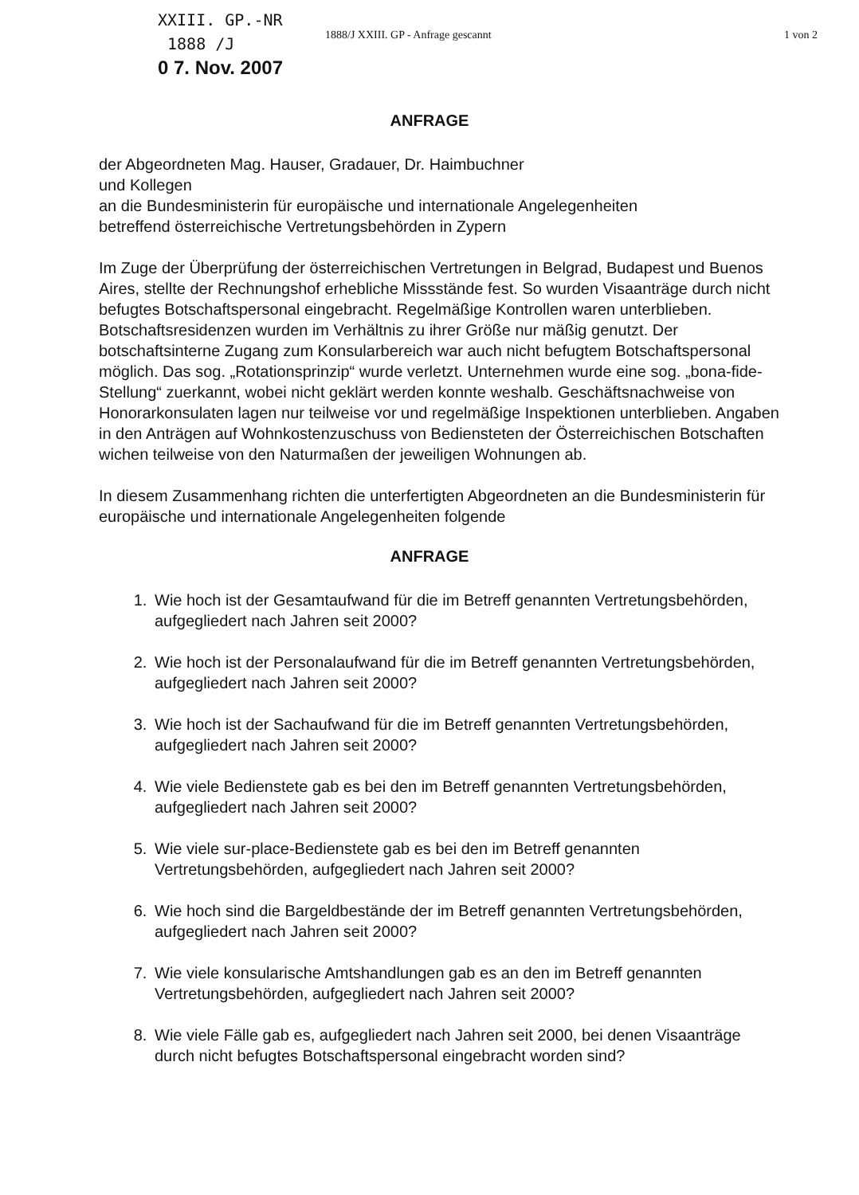XXIII. GP.-NR
1888 /J
0 7. Nov. 2007
1888/J XXIII. GP - Anfrage gescannt 1 von 2
ANFRAGE
der Abgeordneten Mag. Hauser, Gradauer, Dr. Haimbuchner
und Kollegen
an die Bundesministerin für europäische und internationale Angelegenheiten
betreffend österreichische Vertretungsbehörden in Zypern
Im Zuge der Überprüfung der österreichischen Vertretungen in Belgrad, Budapest und Buenos Aires, stellte der Rechnungshof erhebliche Missstände fest. So wurden Visaanträge durch nicht befugtes Botschaftspersonal eingebracht. Regelmäßige Kontrollen waren unterblieben. Botschaftsresidenzen wurden im Verhältnis zu ihrer Größe nur mäßig genutzt. Der botschaftsinterne Zugang zum Konsularbereich war auch nicht befugtem Botschaftspersonal möglich. Das sog. „Rotationsprinzip“ wurde verletzt. Unternehmen wurde eine sog. „bona-fide-Stellung“ zuerkannt, wobei nicht geklärt werden konnte weshalb. Geschäftsnachweise von Honorarkonsulaten lagen nur teilweise vor und regelmäßige Inspektionen unterblieben. Angaben in den Anträgen auf Wohnkostenzuschuss von Bediensteten der Österreichischen Botschaften wichen teilweise von den Naturmaßen der jeweiligen Wohnungen ab.
In diesem Zusammenhang richten die unterfertigten Abgeordneten an die Bundesministerin für europäische und internationale Angelegenheiten folgende
ANFRAGE
1. Wie hoch ist der Gesamtaufwand für die im Betreff genannten Vertretungsbehörden, aufgegliedert nach Jahren seit 2000?
2. Wie hoch ist der Personalaufwand für die im Betreff genannten Vertretungsbehörden, aufgegliedert nach Jahren seit 2000?
3. Wie hoch ist der Sachaufwand für die im Betreff genannten Vertretungsbehörden, aufgegliedert nach Jahren seit 2000?
4. Wie viele Bedienstete gab es bei den im Betreff genannten Vertretungsbehörden, aufgegliedert nach Jahren seit 2000?
5. Wie viele sur-place-Bedienstete gab es bei den im Betreff genannten Vertretungsbehörden, aufgegliedert nach Jahren seit 2000?
6. Wie hoch sind die Bargeldbestände der im Betreff genannten Vertretungsbehörden, aufgegliedert nach Jahren seit 2000?
7. Wie viele konsularische Amtshandlungen gab es an den im Betreff genannten Vertretungsbehörden, aufgegliedert nach Jahren seit 2000?
8. Wie viele Fälle gab es, aufgegliedert nach Jahren seit 2000, bei denen Visaanträge durch nicht befugtes Botschaftspersonal eingebracht worden sind?